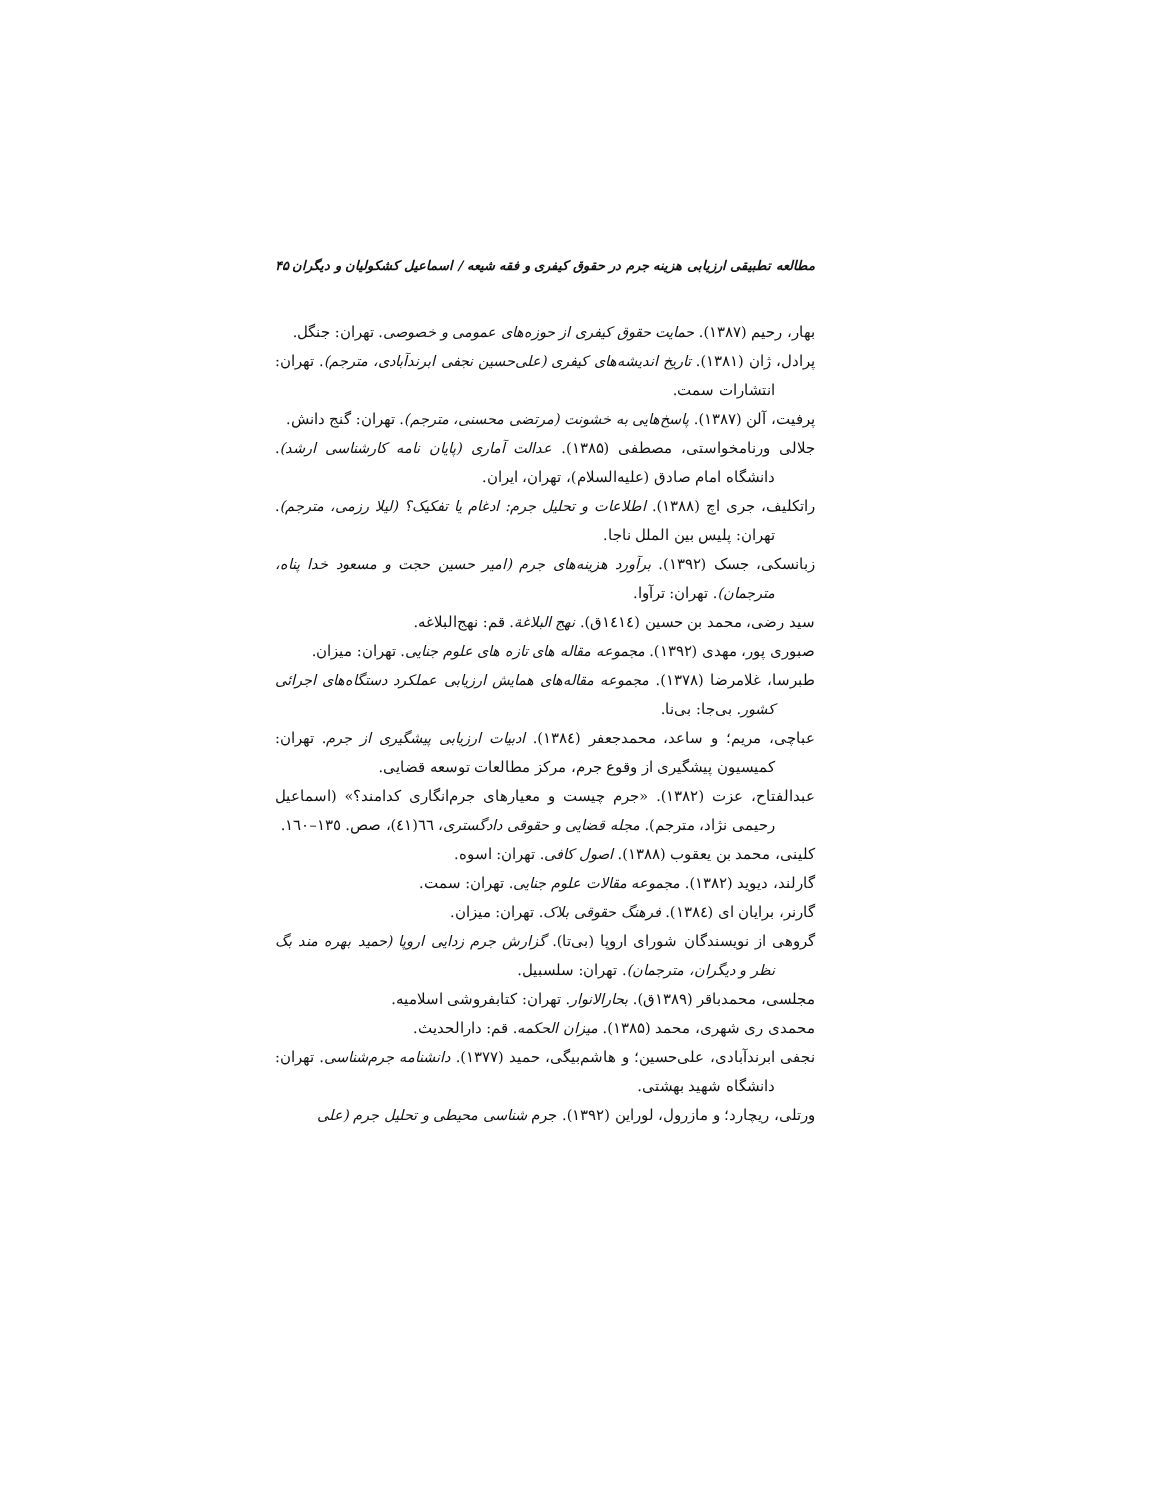مطالعه تطبیقی ارزیابی هزینه جرم در حقوق کیفری و فقه شیعه / اسماعیل کشکولیان و دیگران ۴۵
بهار، رحیم (۱۳۸۷). حمایت حقوق کیفری از حوزه‌های عمومی و خصوصی. تهران: جنگل.
پرادل، ژان (۱۳۸۱). تاریخ اندیشه‌های کیفری (علی‌حسین نجفی ابرندآبادی، مترجم). تهران: انتشارات سمت.
پرفیت، آلن (۱۳۸۷). پاسخ‌هایی به خشونت (مرتضی محسنی، مترجم). تهران: گنج دانش.
جلالی ورنامخواستی، مصطفی (۱۳۸۵). عدالت آماری (پایان نامه کارشناسی ارشد). دانشگاه امام صادق (علیه‌السلام)، تهران، ایران.
راتکلیف، جری اچ (۱۳۸۸). اطلاعات و تحلیل جرم: ادغام یا تفکیک؟ (لیلا رزمی، مترجم). تهران: پلیس بین الملل ناجا.
زبانسکی، جسک (۱۳۹۲). برآورد هزینه‌های جرم (امیر حسین حجت و مسعود خدا پناه، مترجمان). تهران: ترآوا.
سید رضی، محمد بن حسین (١٤١٤ق). نهج البلاغة. قم: نهج‌البلاغه.
صبوری پور، مهدی (۱۳۹۲). مجموعه مقاله های تازه های علوم جنایی. تهران: میزان.
طبرسا، غلامرضا (۱۳۷۸). مجموعه مقاله‌های همایش ارزیابی عملکرد دستگاه‌های اجرائی کشور. بی‌جا: بی‌نا.
عباچی، مریم؛ و ساعد، محمدجعفر (١٣٨٤). ادبیات ارزیابی پیشگیری از جرم. تهران: کمیسیون پیشگیری از وقوع جرم، مرکز مطالعات توسعه قضایی.
عبدالفتاح، عزت (۱۳۸۲). «جرم چیست و معیارهای جرم‌انگاری کدامند؟» (اسماعیل رحیمی نژاد، مترجم). مجله قضایی و حقوقی دادگستری، ٦٦(٤١)، صص. ١٣٥–١٦٠.
کلینی، محمد بن یعقوب (۱۳۸۸). اصول کافی. تهران: اسوه.
گارلند، دیوید (۱۳۸۲). مجموعه مقالات علوم جنایی. تهران: سمت.
گارنر، برایان ای (١٣٨٤). فرهنگ حقوقی بلاک. تهران: میزان.
گروهی از نویسندگان شورای اروپا (بی‌تا). گزارش جرم زدایی اروپا (حمید بهره مند بگ نظر و دیگران، مترجمان). تهران: سلسبیل.
مجلسی، محمدباقر (۱۳۸۹ق). بحارالانوار. تهران: کتابفروشی اسلامیه.
محمدی ری شهری، محمد (۱۳۸۵). میزان الحکمه. قم: دارالحدیث.
نجفی ابرندآبادی، علی‌حسین؛ و هاشم‌بیگی، حمید (۱۳۷۷). دانشنامه جرم‌شناسی. تهران: دانشگاه شهید بهشتی.
ورتلی، ریچارد؛ و مازرول، لوراین (۱۳۹۲). جرم شناسی محیطی و تحلیل جرم (علی